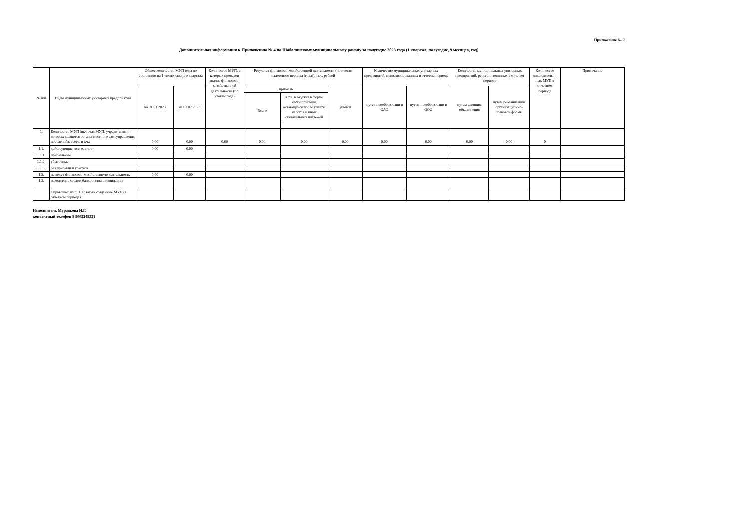Приложение № 7
Дополнительная информация к Приложению № 4 по Шабалинскому муниципальному району за полугодие 2023 года (1 квартал, полугодие, 9 месяцев, год)
| № п/п | Виды муниципальных унитарных предприятий | Общее количество МУП (ед.) по состоянию на 1 число каждого квартала | | Количество МУП, в которых проведен анализ финансово-хозяйственной деятельности (по итогам года) | Результат финансово-хозяйственной деятельности (по итогам налогового периода (года)), тыс. рублей | | | Количество муниципальных унитарных предприятий, приватизированных в отчетом периоде | | Количество муниципальных унитарных предприятий, реорганизованных в отчетом периоде | | Количество ликвидирован-ных МУП в отчетном периоде | Примечание |
| --- | --- | --- | --- | --- | --- | --- | --- | --- | --- | --- | --- | --- | --- |
| | | на 01.01.2023 | на 01.07.2023 | | прибыль | | убыток | путем преобразовани в ОАО | путем преобразовани в ООО | путем слияния, объединения | путем реоганизации организационно-правовой формы | | |
| | | | | | Всего | в т.ч. в бюджет в форме части прибыли, остающейся после уплаты налогов и иных обязательных платежей | | | | | | | |
| 1. | Количество МУП (включая МУП, учредителями которых являются органы местного самоуправления поселений), всего, в т.ч.: | 0,00 | 0,00 | 0,00 | 0,00 | 0,00 | 0,00 | 0,00 | 0,00 | 0,00 | 0,00 | 0 | |
| 1.1. | действующие, всего, в т.ч.: | 0,00 | 0,00 | | | | | | | | | | |
| 1.1.1. | прибыльные | | | | | | | | | | | | |
| 1.1.2. | убыточные | | | | | | | | | | | | |
| 1.1.3. | без прибыли и убытков | | | | | | | | | | | | |
| 1.2. | не ведут финансово-хозяйственную деятельность | 0,00 | 0,00 | | | | | | | | | | |
| 1.3. | находятся в стадии банкротства, ликвидации | | | | | | | | | | | | |
| | Справочно: из п. 1.1.: вновь созданные МУП (в отчетном периоде) | | | | | | | | | | | | |
Исполнитель Муравьева И.Г.
контактный телефон 8 9005249331